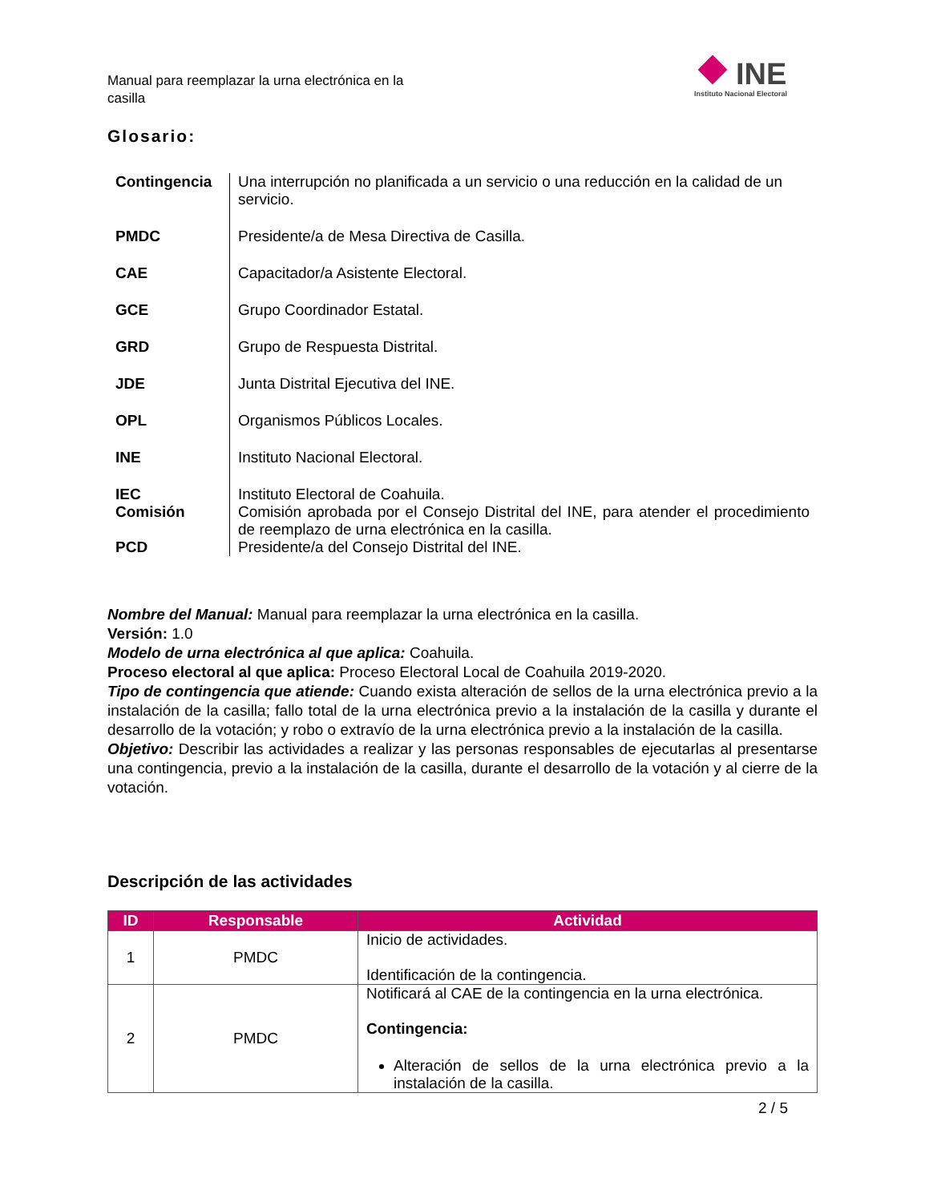Manual para reemplazar la urna electrónica en la casilla
INE
Instituto Nacional Electoral
Glosario:
| Contingencia | Una interrupción no planificada a un servicio o una reducción en la calidad de un servicio. |
| PMDC | Presidente/a de Mesa Directiva de Casilla. |
| CAE | Capacitador/a Asistente Electoral. |
| GCE | Grupo Coordinador Estatal. |
| GRD | Grupo de Respuesta Distrital. |
| JDE | Junta Distrital Ejecutiva del INE. |
| OPL | Organismos Públicos Locales. |
| INE | Instituto Nacional Electoral. |
| IEC | Instituto Electoral de Coahuila. |
| Comisión | Comisión aprobada por el Consejo Distrital del INE, para atender el procedimiento de reemplazo de urna electrónica en la casilla. |
| PCD | Presidente/a del Consejo Distrital del INE. |
Nombre del Manual: Manual para reemplazar la urna electrónica en la casilla.
Versión: 1.0
Modelo de urna electrónica al que aplica: Coahuila.
Proceso electoral al que aplica: Proceso Electoral Local de Coahuila 2019-2020.
Tipo de contingencia que atiende: Cuando exista alteración de sellos de la urna electrónica previo a la instalación de la casilla; fallo total de la urna electrónica previo a la instalación de la casilla y durante el desarrollo de la votación; y robo o extravío de la urna electrónica previo a la instalación de la casilla.
Objetivo: Describir las actividades a realizar y las personas responsables de ejecutarlas al presentarse una contingencia, previo a la instalación de la casilla, durante el desarrollo de la votación y al cierre de la votación.
Descripción de las actividades
| ID | Responsable | Actividad |
| --- | --- | --- |
| 1 | PMDC | Inicio de actividades. Identificación de la contingencia. |
| 2 | PMDC | Notificará al CAE de la contingencia en la urna electrónica. Contingencia: Alteración de sellos de la urna electrónica previo a la instalación de la casilla. |
2 / 5